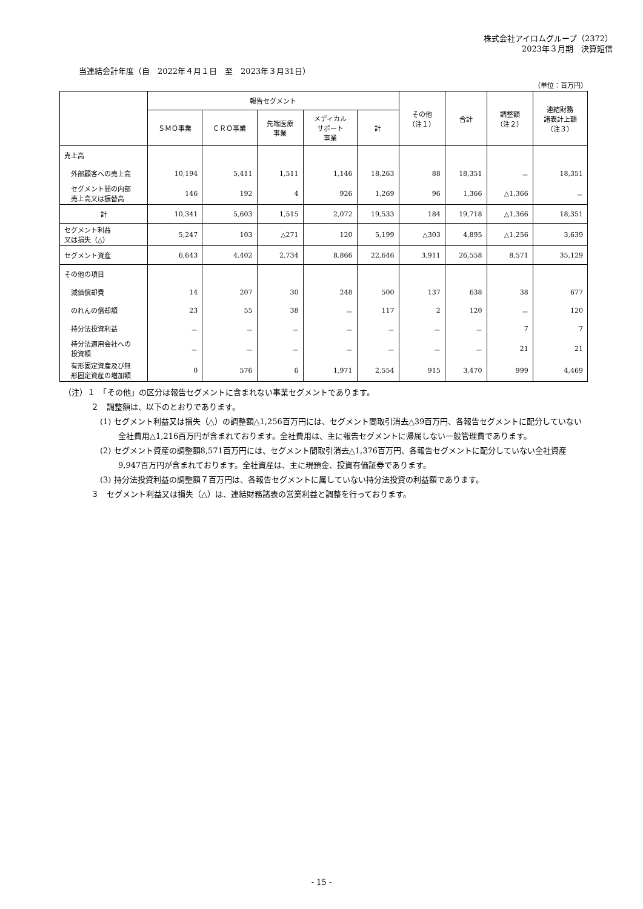株式会社アイロムグループ（2372）
2023年３月期　決算短信
当連結会計年度（自　2022年４月１日　至　2023年３月31日）
（単位：百万円）
| | 報告セグメント | | | | | その他 （注１） | 合計 | 調整額 （注２） | 連結財務 諸表計上額 （注３） |
| --- | --- | --- | --- | --- | --- | --- | --- | --- | --- |
| | ＳＭＯ事業 | ＣＲＯ事業 | 先端医療 事業 | メディカル サポート 事業 | 計 | | | | |
| 売上高 | | | | | | | | | |
| 外部顧客への売上高 | 10,194 | 5,411 | 1,511 | 1,146 | 18,263 | 88 | 18,351 | － | 18,351 |
| セグメント間の内部 売上高又は振替高 | 146 | 192 | 4 | 926 | 1,269 | 96 | 1,366 | △1,366 | － |
| 計 | 10,341 | 5,603 | 1,515 | 2,072 | 19,533 | 184 | 19,718 | △1,366 | 18,351 |
| セグメント利益 又は損失（△） | 5,247 | 103 | △271 | 120 | 5,199 | △303 | 4,895 | △1,256 | 3,639 |
| セグメント資産 | 6,643 | 4,402 | 2,734 | 8,866 | 22,646 | 3,911 | 26,558 | 8,571 | 35,129 |
| その他の項目 | | | | | | | | | |
| 減価償却費 | 14 | 207 | 30 | 248 | 500 | 137 | 638 | 38 | 677 |
| のれんの償却額 | 23 | 55 | 38 | － | 117 | 2 | 120 | － | 120 |
| 持分法投資利益 | － | － | － | － | － | － | － | 7 | 7 |
| 持分法適用会社への 投資額 | － | － | － | － | － | － | － | 21 | 21 |
| 有形固定資産及び無 形固定資産の増加額 | 0 | 576 | 6 | 1,971 | 2,554 | 915 | 3,470 | 999 | 4,469 |
（注）１　「その他」の区分は報告セグメントに含まれない事業セグメントであります。
２　調整額は、以下のとおりであります。
(1) セグメント利益又は損失（△）の調整額△1,256百万円には、セグメント間取引消去△39百万円、各報告セグメントに配分していない全社費用△1,216百万円が含まれております。全社費用は、主に報告セグメントに帰属しない一般管理費であります。
(2) セグメント資産の調整額8,571百万円には、セグメント間取引消去△1,376百万円、各報告セグメントに配分していない全社資産9,947百万円が含まれております。全社資産は、主に現預金、投資有価証券であります。
(3) 持分法投資利益の調整額７百万円は、各報告セグメントに属していない持分法投資の利益額であります。
３　セグメント利益又は損失（△）は、連結財務諸表の営業利益と調整を行っております。
- 15 -